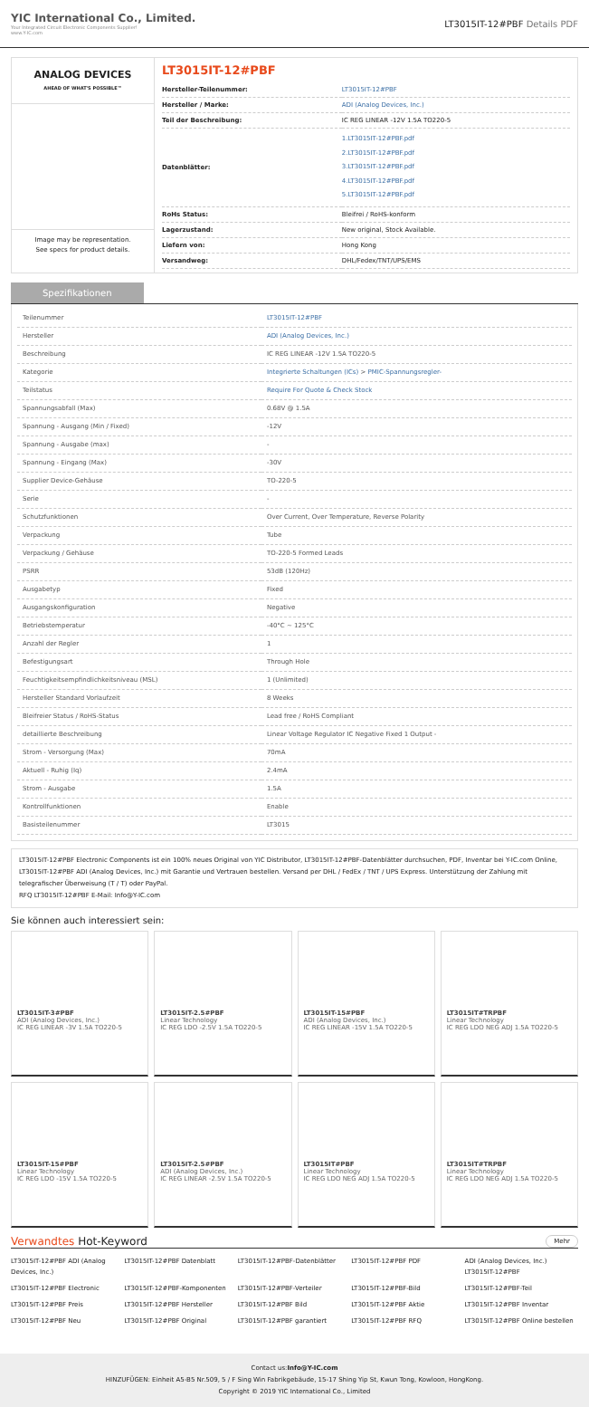YIC International Co., Limited.
Your Integrated Circuit Electronic Components Supplier!
www.Y-IC.com
LT3015IT-12#PBF Details PDF
ANALOG DEVICES
AHEAD OF WHAT'S POSSIBLE™
Image may be representation.
See specs for product details.
LT3015IT-12#PBF
| Hersteller-Teilenummer: | LT3015IT-12#PBF |
| Hersteller / Marke: | ADI (Analog Devices, Inc.) |
| Teil der Beschreibung: | IC REG LINEAR -12V 1.5A TO220-5 |
| Datenblätter: | 1.LT3015IT-12#PBF.pdf 2.LT3015IT-12#PBF.pdf 3.LT3015IT-12#PBF.pdf 4.LT3015IT-12#PBF.pdf 5.LT3015IT-12#PBF.pdf |
| RoHs Status: | Bleifrei / RoHS-konform |
| Lagerzustand: | New original, Stock Available. |
| Liefern von: | Hong Kong |
| Versandweg: | DHL/Fedex/TNT/UPS/EMS |
Spezifikationen
| Teilenummer | LT3015IT-12#PBF |
| Hersteller | ADI (Analog Devices, Inc.) |
| Beschreibung | IC REG LINEAR -12V 1.5A TO220-5 |
| Kategorie | Integrierte Schaltungen (ICs) > PMIC-Spannungsregler- |
| Teilstatus | Require For Quote & Check Stock |
| Spannungsabfall (Max) | 0.68V @ 1.5A |
| Spannung - Ausgang (Min / Fixed) | -12V |
| Spannung - Ausgabe (max) | - |
| Spannung - Eingang (Max) | -30V |
| Supplier Device-Gehäuse | TO-220-5 |
| Serie | - |
| Schutzfunktionen | Over Current, Over Temperature, Reverse Polarity |
| Verpackung | Tube |
| Verpackung / Gehäuse | TO-220-5 Formed Leads |
| PSRR | 53dB (120Hz) |
| Ausgabetyp | Fixed |
| Ausgangskonfiguration | Negative |
| Betriebstemperatur | -40°C ~ 125°C |
| Anzahl der Regler | 1 |
| Befestigungsart | Through Hole |
| Feuchtigkeitsempfindlichkeitsniveau (MSL) | 1 (Unlimited) |
| Hersteller Standard Vorlaufzeit | 8 Weeks |
| Bleifreier Status / RoHS-Status | Lead free / RoHS Compliant |
| detaillierte Beschreibung | Linear Voltage Regulator IC Negative Fixed 1 Output - |
| Strom - Versorgung (Max) | 70mA |
| Aktuell - Ruhig (Iq) | 2.4mA |
| Strom - Ausgabe | 1.5A |
| Kontrollfunktionen | Enable |
| Basisteilenummer | LT3015 |
LT3015IT-12#PBF Electronic Components ist ein 100% neues Original von YIC Distributor, LT3015IT-12#PBF-Datenblätter durchsuchen, PDF, Inventar bei Y-IC.com Online, LT3015IT-12#PBF ADI (Analog Devices, Inc.) mit Garantie und Vertrauen bestellen. Versand per DHL / FedEx / TNT / UPS Express. Unterstützung der Zahlung mit telegrafischer Überweisung (T / T) oder PayPal.
RFQ LT3015IT-12#PBF E-Mail: Info@Y-IC.com
Sie können auch interessiert sein:
LT3015IT-3#PBF
ADI (Analog Devices, Inc.)
IC REG LINEAR -3V 1.5A TO220-5
LT3015IT-2.5#PBF
Linear Technology
IC REG LDO -2.5V 1.5A TO220-5
LT3015IT-15#PBF
ADI (Analog Devices, Inc.)
IC REG LINEAR -15V 1.5A TO220-5
LT3015IT#TRPBF
Linear Technology
IC REG LDO NEG ADJ 1.5A TO220-5
LT3015IT-15#PBF
Linear Technology
IC REG LDO -15V 1.5A TO220-5
LT3015IT-2.5#PBF
ADI (Analog Devices, Inc.)
IC REG LINEAR -2.5V 1.5A TO220-5
LT3015IT#PBF
Linear Technology
IC REG LDO NEG ADJ 1.5A TO220-5
LT3015IT#TRPBF
Linear Technology
IC REG LDO NEG ADJ 1.5A TO220-5
Verwandtes Hot-Keyword Mehr
LT3015IT-12#PBF ADI (Analog Devices, Inc.) LT3015IT-12#PBF Datenblatt LT3015IT-12#PBF-Datenblätter LT3015IT-12#PBF PDF ADI (Analog Devices, Inc.) LT3015IT-12#PBF LT3015IT-12#PBF Electronic LT3015IT-12#PBF-Komponenten LT3015IT-12#PBF-Verteiler LT3015IT-12#PBF-Bild LT3015IT-12#PBF-Teil LT3015IT-12#PBF Preis LT3015IT-12#PBF Hersteller LT3015IT-12#PBF Bild LT3015IT-12#PBF Aktie LT3015IT-12#PBF Inventar LT3015IT-12#PBF Neu LT3015IT-12#PBF Original LT3015IT-12#PBF garantiert LT3015IT-12#PBF RFQ LT3015IT-12#PBF Online bestellen
Contact us:Info@Y-IC.com
HINZUFÜGEN: Einheit A5-B5 Nr.509, 5 / F Sing Win Fabrikgebäude, 15-17 Shing Yip St, Kwun Tong, Kowloon, HongKong.
Copyright © 2019 YIC International Co., Limited